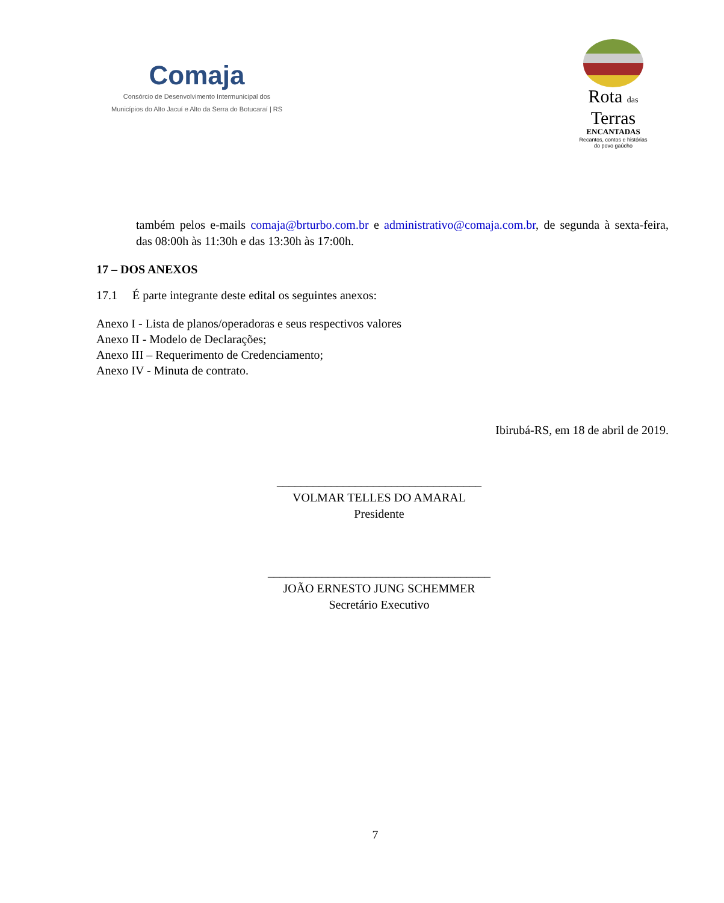Comaja
Consórcio de Desenvolvimento Intermunicipal dos
Municípios do Alto Jacuí e Alto da Serra do Botucaraí | RS
Rota das
Terras
ENCANTADAS
Recantos, contos e histórias do povo gaúcho
também pelos e-mails comaja@brturbo.com.br e administrativo@comaja.com.br, de segunda à sexta-feira, das 08:00h às 11:30h e das 13:30h às 17:00h.
17 – DOS ANEXOS
17.1 É parte integrante deste edital os seguintes anexos:
Anexo I - Lista de planos/operadoras e seus respectivos valores
Anexo II - Modelo de Declarações;
Anexo III – Requerimento de Credenciamento;
Anexo IV - Minuta de contrato.
Ibirubá-RS, em 18 de abril de 2019.
__________________________________
VOLMAR TELLES DO AMARAL
Presidente
_____________________________________
JOÃO ERNESTO JUNG SCHEMMER
Secretário Executivo
7